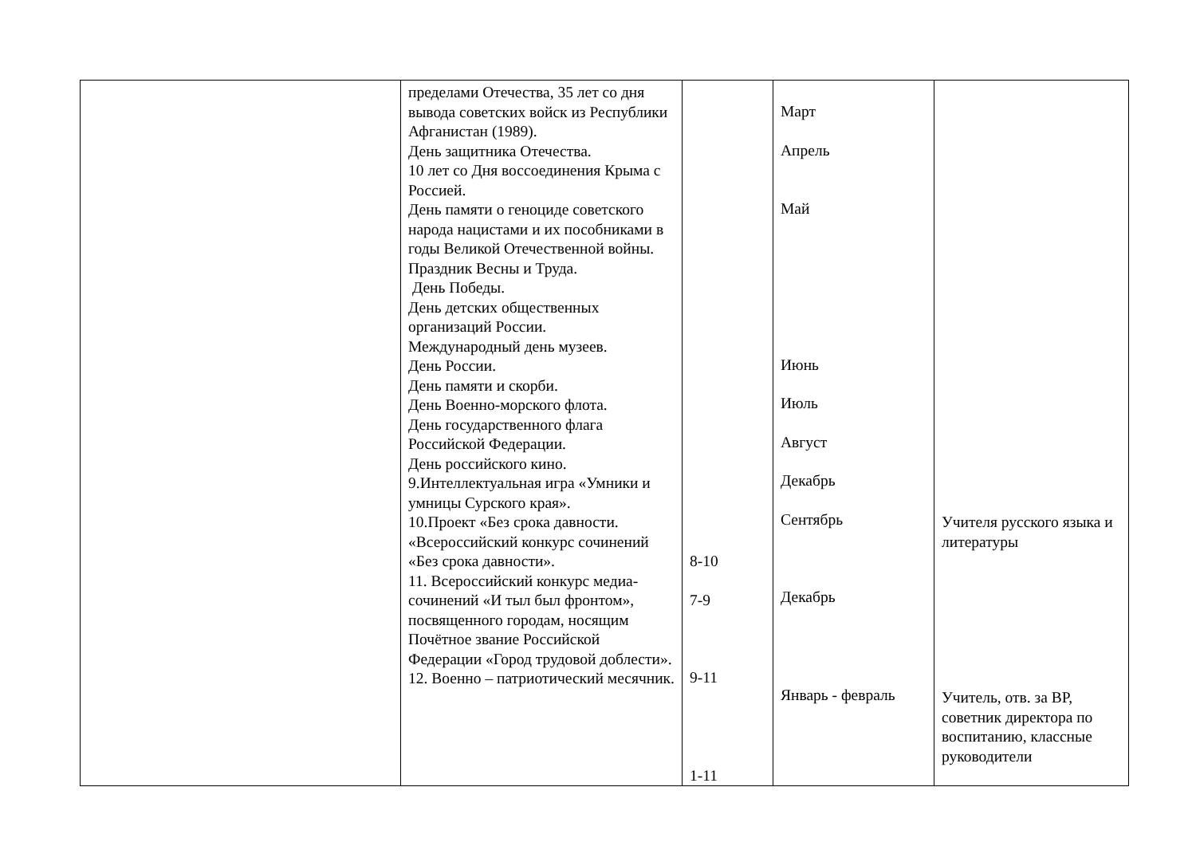| | пределами Отечества, 35 лет со дня вывода советских войск из Республики Афганистан (1989). День защитника Отечества. 10 лет со Дня воссоединения Крыма с Россией. День памяти о геноциде советского народа нацистами и их пособниками в годы Великой Отечественной войны. Праздник Весны и Труда. День Победы. День детских общественных организаций России. Международный день музеев. День России. День памяти и скорби. День Военно-морского флота. День государственного флага Российской Федерации. День российского кино. 9.Интеллектуальная игра «Умники и умницы Сурского края». 10.Проект «Без срока давности. «Всероссийский конкурс сочинений «Без срока давности». 11. Всероссийский конкурс медиа-сочинений «И тыл был фронтом», посвященного городам, носящим Почётное звание Российской Федерации «Город трудовой доблести». 12. Военно – патриотический месячник. | 8-10 7-9 9-11 1-11 | Март Апрель Май Июнь Июль Август Декабрь Сентябрь Декабрь Январь - февраль | Учителя русского языка и литературы Учитель, отв. за ВР, советник директора по воспитанию, классные руководители |